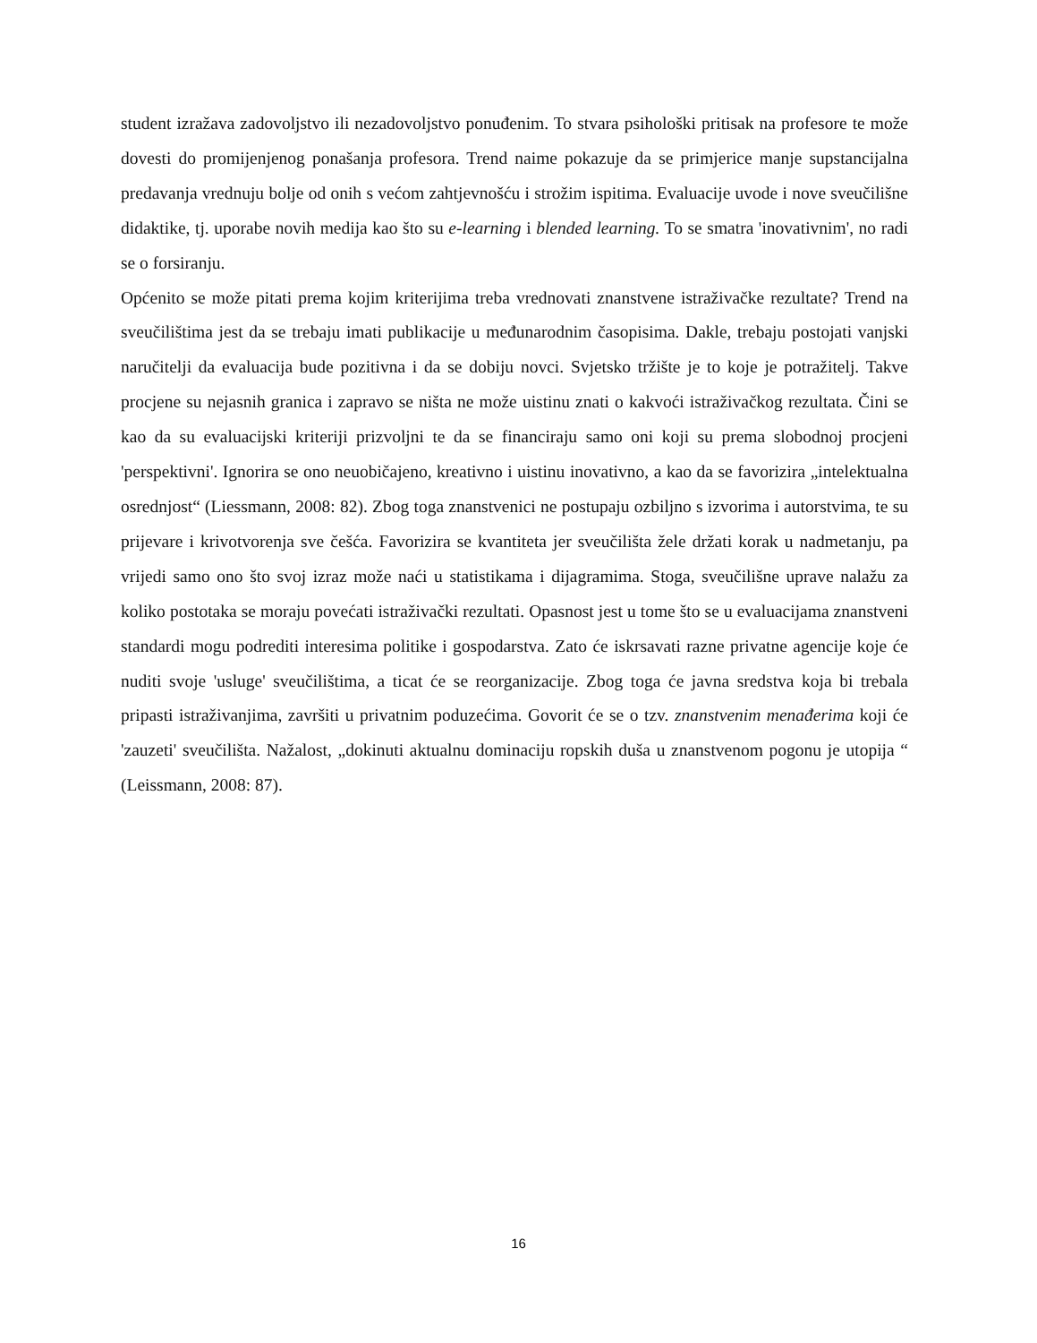student izražava zadovoljstvo ili nezadovoljstvo ponuđenim. To stvara psihološki pritisak na profesore te može dovesti do promijenjenog ponašanja profesora. Trend naime pokazuje da se primjerice manje supstancijalna predavanja vrednuju bolje od onih s većom zahtjevnošću i strožim ispitima. Evaluacije uvode i nove sveučilišne didaktike, tj. uporabe novih medija kao što su e-learning i blended learning. To se smatra 'inovativnim', no radi se o forsiranju.
Općenito se može pitati prema kojim kriterijima treba vrednovati znanstvene istraživačke rezultate? Trend na sveučilištima jest da se trebaju imati publikacije u međunarodnim časopisima. Dakle, trebaju postojati vanjski naručitelji da evaluacija bude pozitivna i da se dobiju novci. Svjetsko tržište je to koje je potražitelj. Takve procjene su nejasnih granica i zapravo se ništa ne može uistinu znati o kakvoći istraživačkog rezultata. Čini se kao da su evaluacijski kriteriji prizvoljni te da se financiraju samo oni koji su prema slobodnoj procjeni 'perspektivni'. Ignorira se ono neuobičajeno, kreativno i uistinu inovativno, a kao da se favorizira „intelektualna osrednjost“ (Liessmann, 2008: 82). Zbog toga znanstvenici ne postupaju ozbiljno s izvorima i autorstvima, te su prijevare i krivotvorenja sve češća. Favorizira se kvantiteta jer sveučilišta žele držati korak u nadmetanju, pa vrijedi samo ono što svoj izraz može naći u statistikama i dijagramima. Stoga, sveučilišne uprave nalažu za koliko postotaka se moraju povećati istraživački rezultati. Opasnost jest u tome što se u evaluacijama znanstveni standardi mogu podrediti interesima politike i gospodarstva. Zato će iskrsavati razne privatne agencije koje će nuditi svoje 'usluge' sveučilištima, a ticat će se reorganizacije. Zbog toga će javna sredstva koja bi trebala pripasti istraživanjima, završiti u privatnim poduzećima. Govorit će se o tzv. znanstvenim menađerima koji će 'zauzeti' sveučilišta. Nažalost, „dokinuti aktualnu dominaciju ropskih duša u znanstvenom pogonu je utopija “ (Leissmann, 2008: 87).
16